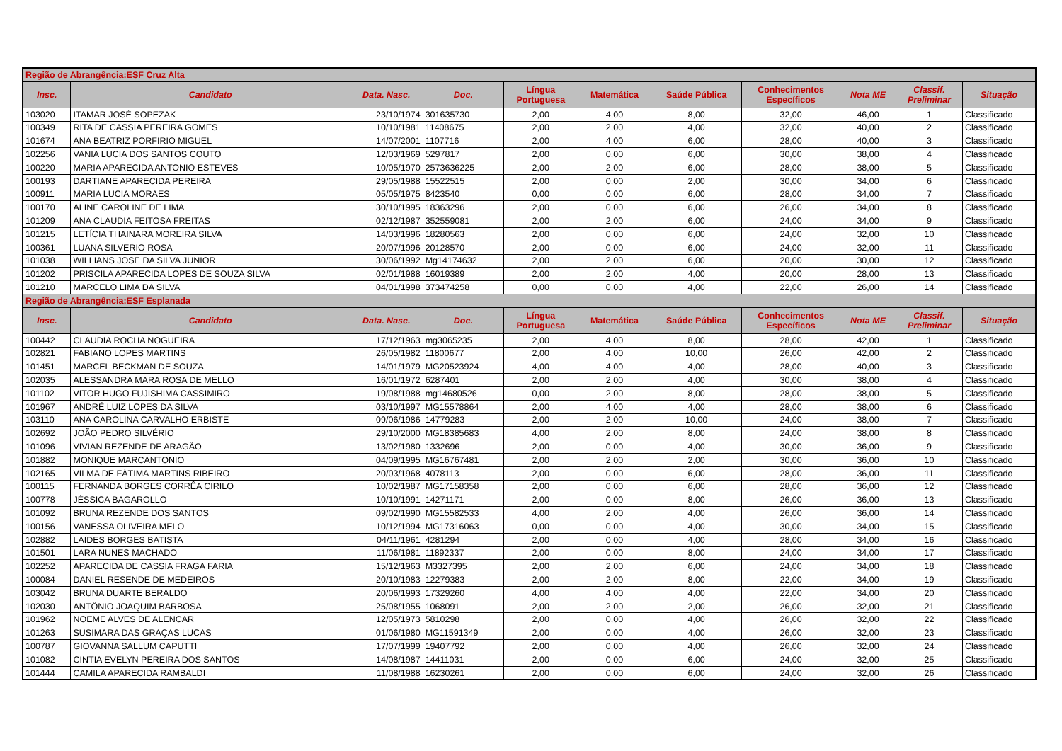| Região de Abrangência:ESF Cruz Alta | | | | | | | | | | |
| Insc. | Candidato | Data. Nasc. | Doc. | Língua Portuguesa | Matemática | Saúde Pública | Conhecimentos Específicos | Nota ME | Classif. Preliminar | Situação |
| 103020 | ITAMAR JOSÉ SOPEZAK | 23/10/1974 | 301635730 | 2,00 | 4,00 | 8,00 | 32,00 | 46,00 | 1 | Classificado |
| 100349 | RITA DE CASSIA PEREIRA GOMES | 10/10/1981 | 11408675 | 2,00 | 2,00 | 4,00 | 32,00 | 40,00 | 2 | Classificado |
| 101674 | ANA BEATRIZ PORFIRIO MIGUEL | 14/07/2001 | 1107716 | 2,00 | 4,00 | 6,00 | 28,00 | 40,00 | 3 | Classificado |
| 102256 | VANIA LUCIA DOS SANTOS COUTO | 12/03/1969 | 5297817 | 2,00 | 0,00 | 6,00 | 30,00 | 38,00 | 4 | Classificado |
| 100220 | MARIA APARECIDA ANTONIO ESTEVES | 10/05/1970 | 2573636225 | 2,00 | 2,00 | 6,00 | 28,00 | 38,00 | 5 | Classificado |
| 100193 | DARTIANE APARECIDA PEREIRA | 29/05/1988 | 15522515 | 2,00 | 0,00 | 2,00 | 30,00 | 34,00 | 6 | Classificado |
| 100911 | MARIA LUCIA MORAES | 05/05/1975 | 8423540 | 0,00 | 0,00 | 6,00 | 28,00 | 34,00 | 7 | Classificado |
| 100170 | ALINE CAROLINE DE LIMA | 30/10/1995 | 18363296 | 2,00 | 0,00 | 6,00 | 26,00 | 34,00 | 8 | Classificado |
| 101209 | ANA CLAUDIA FEITOSA FREITAS | 02/12/1987 | 352559081 | 2,00 | 2,00 | 6,00 | 24,00 | 34,00 | 9 | Classificado |
| 101215 | LETÍCIA THAINARA MOREIRA SILVA | 14/03/1996 | 18280563 | 2,00 | 0,00 | 6,00 | 24,00 | 32,00 | 10 | Classificado |
| 100361 | LUANA SILVERIO ROSA | 20/07/1996 | 20128570 | 2,00 | 0,00 | 6,00 | 24,00 | 32,00 | 11 | Classificado |
| 101038 | WILLIANS JOSE DA SILVA JUNIOR | 30/06/1992 | Mg14174632 | 2,00 | 2,00 | 6,00 | 20,00 | 30,00 | 12 | Classificado |
| 101202 | PRISCILA APARECIDA LOPES DE SOUZA SILVA | 02/01/1988 | 16019389 | 2,00 | 2,00 | 4,00 | 20,00 | 28,00 | 13 | Classificado |
| 101210 | MARCELO LIMA DA SILVA | 04/01/1998 | 373474258 | 0,00 | 0,00 | 4,00 | 22,00 | 26,00 | 14 | Classificado |
| Região de Abrangência:ESF Esplanada | | | | | | | | | | |
| Insc. | Candidato | Data. Nasc. | Doc. | Língua Portuguesa | Matemática | Saúde Pública | Conhecimentos Específicos | Nota ME | Classif. Preliminar | Situação |
| 100442 | CLAUDIA ROCHA NOGUEIRA | 17/12/1963 | mg3065235 | 2,00 | 4,00 | 8,00 | 28,00 | 42,00 | 1 | Classificado |
| 102821 | FABIANO LOPES MARTINS | 26/05/1982 | 11800677 | 2,00 | 4,00 | 10,00 | 26,00 | 42,00 | 2 | Classificado |
| 101451 | MARCEL BECKMAN DE SOUZA | 14/01/1979 | MG20523924 | 4,00 | 4,00 | 4,00 | 28,00 | 40,00 | 3 | Classificado |
| 102035 | ALESSANDRA MARA ROSA DE MELLO | 16/01/1972 | 6287401 | 2,00 | 2,00 | 4,00 | 30,00 | 38,00 | 4 | Classificado |
| 101102 | VITOR HUGO FUJISHIMA CASSIMIRO | 19/08/1988 | mg14680526 | 0,00 | 2,00 | 8,00 | 28,00 | 38,00 | 5 | Classificado |
| 101967 | ANDRÉ LUIZ LOPES DA SILVA | 03/10/1997 | MG15578864 | 2,00 | 4,00 | 4,00 | 28,00 | 38,00 | 6 | Classificado |
| 103110 | ANA CAROLINA CARVALHO ERBISTE | 09/06/1986 | 14779283 | 2,00 | 2,00 | 10,00 | 24,00 | 38,00 | 7 | Classificado |
| 102692 | JOÃO PEDRO SILVÉRIO | 29/10/2000 | MG18385683 | 4,00 | 2,00 | 8,00 | 24,00 | 38,00 | 8 | Classificado |
| 101096 | VIVIAN REZENDE DE ARAGÃO | 13/02/1980 | 1332696 | 2,00 | 0,00 | 4,00 | 30,00 | 36,00 | 9 | Classificado |
| 101882 | MONIQUE MARCANTONIO | 04/09/1995 | MG16767481 | 2,00 | 2,00 | 2,00 | 30,00 | 36,00 | 10 | Classificado |
| 102165 | VILMA DE FÁTIMA MARTINS RIBEIRO | 20/03/1968 | 4078113 | 2,00 | 0,00 | 6,00 | 28,00 | 36,00 | 11 | Classificado |
| 100115 | FERNANDA BORGES CORRÊA CIRILO | 10/02/1987 | MG17158358 | 2,00 | 0,00 | 6,00 | 28,00 | 36,00 | 12 | Classificado |
| 100778 | JÉSSICA BAGAROLLO | 10/10/1991 | 14271171 | 2,00 | 0,00 | 8,00 | 26,00 | 36,00 | 13 | Classificado |
| 101092 | BRUNA REZENDE DOS SANTOS | 09/02/1990 | MG15582533 | 4,00 | 2,00 | 4,00 | 26,00 | 36,00 | 14 | Classificado |
| 100156 | VANESSA OLIVEIRA MELO | 10/12/1994 | MG17316063 | 0,00 | 0,00 | 4,00 | 30,00 | 34,00 | 15 | Classificado |
| 102882 | LAIDES BORGES BATISTA | 04/11/1961 | 4281294 | 2,00 | 0,00 | 4,00 | 28,00 | 34,00 | 16 | Classificado |
| 101501 | LARA NUNES MACHADO | 11/06/1981 | 11892337 | 2,00 | 0,00 | 8,00 | 24,00 | 34,00 | 17 | Classificado |
| 102252 | APARECIDA DE CASSIA FRAGA FARIA | 15/12/1963 | M3327395 | 2,00 | 2,00 | 6,00 | 24,00 | 34,00 | 18 | Classificado |
| 100084 | DANIEL RESENDE DE MEDEIROS | 20/10/1983 | 12279383 | 2,00 | 2,00 | 8,00 | 22,00 | 34,00 | 19 | Classificado |
| 103042 | BRUNA DUARTE BERALDO | 20/06/1993 | 17329260 | 4,00 | 4,00 | 4,00 | 22,00 | 34,00 | 20 | Classificado |
| 102030 | ANTÔNIO JOAQUIM BARBOSA | 25/08/1955 | 1068091 | 2,00 | 2,00 | 2,00 | 26,00 | 32,00 | 21 | Classificado |
| 101962 | NOEME ALVES DE ALENCAR | 12/05/1973 | 5810298 | 2,00 | 0,00 | 4,00 | 26,00 | 32,00 | 22 | Classificado |
| 101263 | SUSIMARA DAS GRAÇAS LUCAS | 01/06/1980 | MG11591349 | 2,00 | 0,00 | 4,00 | 26,00 | 32,00 | 23 | Classificado |
| 100787 | GIOVANNA SALLUM CAPUTTI | 17/07/1999 | 19407792 | 2,00 | 0,00 | 4,00 | 26,00 | 32,00 | 24 | Classificado |
| 101082 | CINTIA EVELYN PEREIRA DOS SANTOS | 14/08/1987 | 14411031 | 2,00 | 0,00 | 6,00 | 24,00 | 32,00 | 25 | Classificado |
| 101444 | CAMILA APARECIDA RAMBALDI | 11/08/1988 | 16230261 | 2,00 | 0,00 | 6,00 | 24,00 | 32,00 | 26 | Classificado |